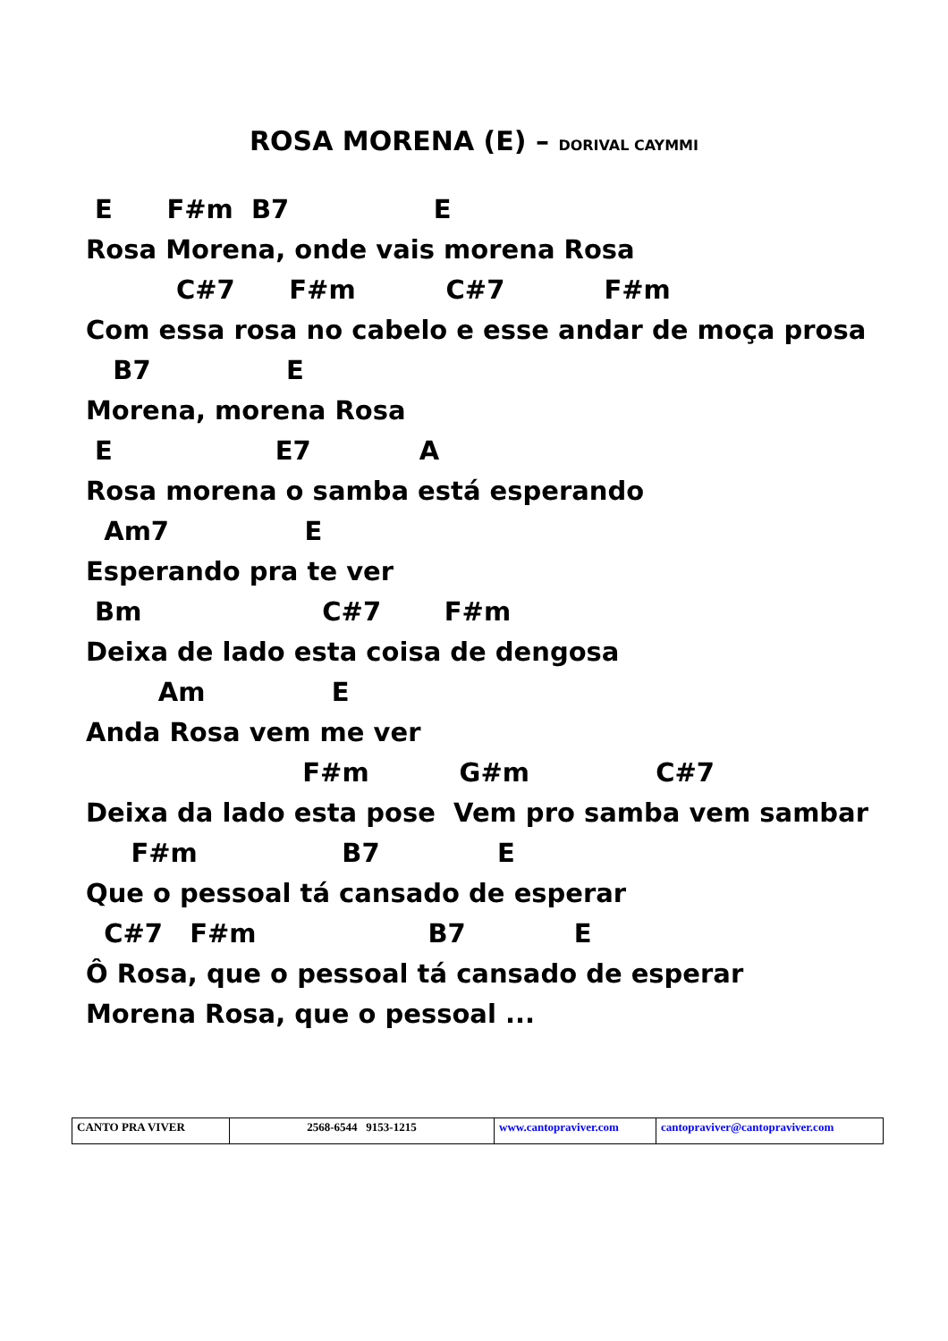ROSA MORENA (E) – DORIVAL CAYMMI
E F#m B7 E Rosa Morena, onde vais morena Rosa C#7 F#m C#7 F#m Com essa rosa no cabelo e esse andar de moça prosa B7 E Morena, morena Rosa E E7 A Rosa morena o samba está esperando Am7 E Esperando pra te ver Bm C#7 F#m Deixa de lado esta coisa de dengosa Am E Anda Rosa vem me ver F#m G#m C#7 Deixa da lado esta pose Vem pro samba vem sambar F#m B7 E Que o pessoal tá cansado de esperar C#7 F#m B7 E Ô Rosa, que o pessoal tá cansado de esperar Morena Rosa, que o pessoal ...
| CANTO PRA VIVER | 2568-6544 9153-1215 | www.cantopraviver.com | cantopraviver@cantopraviver.com |